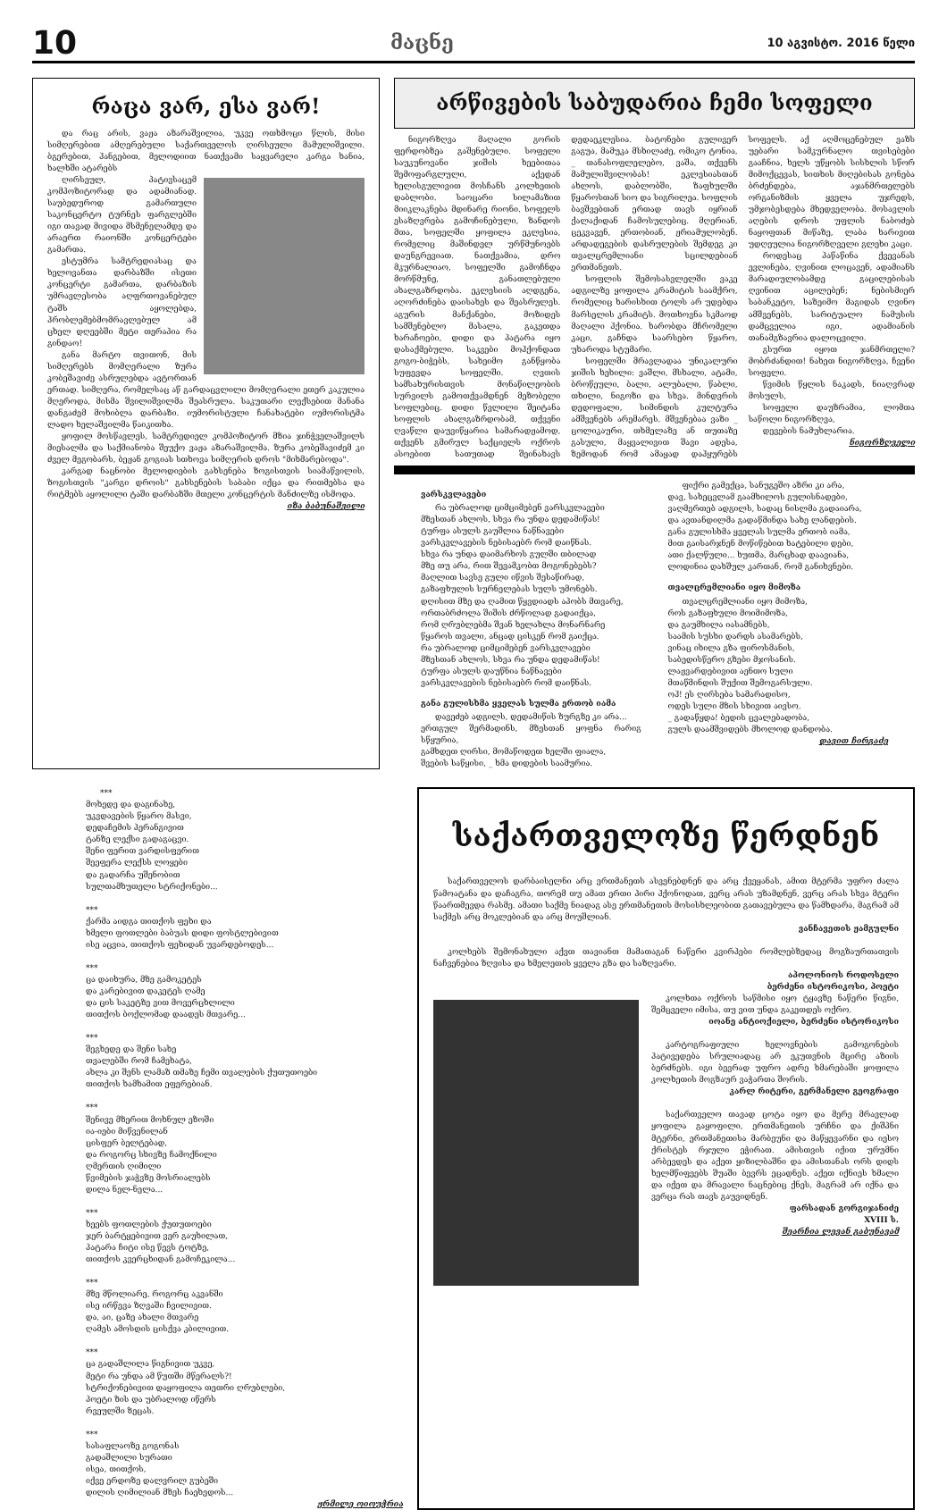10 მაცნე 10 აგვისტო. 2016 წელი
რაცა ვარ, ესა ვარ!
და რაც არის, ვაჟა აზარაშვილია, უკვე ოთხმოცი წლის, მისი სიმღერებით ამღერებული საქართველოს ღირსეული მამულიშვილი. ბგერებით, ჰანგებით, მელოდიით ნათქვამი საყვარელი კარგა ხანია, ხალხში ატარებს
ღირსეულ, პატივსაცემ კომპოზიტორად და ადამიანად. საუბედუროდ გამართული საკონცერტო ტურნეს ფარგლებში იგი თავად მივიდა მსმენელამდე და არაერთ რაიონში კონცერტები გამართა.
ესტუმრა სამტრედიასაც და ხელოვანთა დარბაზში ისეთი კონცერტი გამართა, დარბაზის უმრავლესობა აღფრთოვანებულ ტაშს აყოლებდა, პრობლემებმომრავლებულ ამ ცხელ დღეებში მეტი თერაპია რა გინდაო!
განა მარტო თვითონ, მის სიმღერებს მომღერალი ზურა კობეშავიძე ასრულებდა ავტორთან ერთად. სიმღერა, რომელსაც აწ გარდაცვლილი მომღერალი ეთერ კაკულია მღეროდა, მისმა შვილიშვილმა შეასრულა. საკუთარი ლექსებით მანანა დანგაძემ მოხიბლა დარბაზი. იუმორისტული ჩანახატები იუმორისტმა ლადო ხელაშვილმა წაიკითხა.
ყოფილ მოსწავლეს, სამტრედიელ კომპოზიტორ მზია ჯინჭველაშვილს მიესალმა და საქმიანობა შეუქო ვაჟა აზარაშვილმა. ზურა კობეშავიძემ კი ძველ მეგობარს, ბეჟან გოგიას სთხოვა სიმღერის დროს "მიხმარებოდა".
კარგად ნაცნობი მელოდიების გახსენება ზოგისთვის სიამაწვილის, ზოგისთვის "კარგი დროის" გახსენების საბაბი იქცა და რითმებსა და რიტმებს აყოლილი ტაში დარბაზში მთელი კონცერტის მანძილზე ისმოდა.
იზა ბაბუნაშვილი
არწივების საბუდარია ჩემი სოფელი
ნიგორზღვა მაღალი გორის ფერდობზეა გაშენებული. სოფელი საუკუნოვანი ჯიშის ხეებითაა შემოფარგლული, აქედან ხელისგულივით მოსჩანს კოლხეთის დაბლობი. საოცარი სილამაზით მიიკლაკნება მდინარე რიონი. სოფელს ესაზღვრება გამოჩინებული, ზანდოს მთა, სოფელში ყოფილა ეკლესია, რომელიც მაშინდელ ურწმუნოებს დაუნგრევიათ. ნათქვამია, დრო მკურნალიაო, სოფელში გამოჩნდა მორწმუნე, განათლებული ახალგაზრდობა. ეკლესიის აღდგენა, აღორძინება დაისახეს და შეასრულეს. აგურის მანქანები, მოზიდეს სამშენებლო მასალა, გაკეთდა ხარაჩოები, დიდი და პატარა იყო დასაქმებული. საკვები მოჰქონდათ გოგო-ბიჭებს, სახეიმო განწყობა სუფევდა სოფელში. ღვთის სამსახურისთვის მონაწილეობის სურვილს გამოთქვამდნენ მეზობელი სოფლებიც. დიდი წვლილი შეიტანა სოფლის ახალგაზრდობამ, თქვენი ღვაწლი დაუვიწყარია სამარადჟამოდ, თქვენს გმირულ საქციელს ოქროს ასოებით სათუთად შეინახავს დედაეკლესია. ბატონები გულივერ გაგუა, მამუკა მსხილაძე, ომიკო ტონია, _ თანასოფლელებო, ვაშა, თქვენს მამულიშვილობას! ეკლესიასთან ახლოს, დაბლობში, ზაფხულში წყაროსთან სიო და სიგრილეა. სოფლის ბავშვებთან ერთად თავს იყრიან ქალაქიდან ჩამოსულებიც. მღერიან, ცეკვავენ, ერთობიან, ჟრიამულობენ. არდადეგების დასრულების შემდეგ კი თვალცრემლიანი სცილდებიან ერთმანეთს.
სოფლის შემოსასვლელში ვაკე ადგილზე ყოფილა კრამიტის საამქრო, რომელიც ხარისხით ტოლს არ უდებდა მარსელის კრამიტს. მოთხოვნა სკმაოდ მაღალი ჰქონია. ხარობდა მჩრომელი კაცი, გაჩნდა საარსებო წყარო, უხაროდა სტუმარი.
სოფელში მრავლადაა უნიკალური ჯიშის ხეხილი: ვაშლი, მსხალი, ატამი, ბროწეული, ბალი, ალუბალი, წაბლი, თხილი, ნიგოზი და სხვა. მინდვრის დედოფალი, სიმინდის კულტურა ამშვენებს არემარეს. მშვენებაა ვაზი _ ცოლიკაური, თხმელაზე ან თუთაზე გასული, მაყვალივით შავი ადესა, ზემოდან რომ ამაყად დაჰყურებს სოფელს. აქ აღმოცენებულ ვაზს უებარი სამკურნალო თვისებები გააჩნია, ხელს უწყობს სისხლის სწორ მიმოქცევას, სითხის მიღებისას გონება ბრძენდება, აჯანმრთელებს ორგანიზმის ყველა უჯრედს, უმჯობესდება მხედველობა. მოსავლის აღების დროს უფლის ნაბოძებ ნაყოფთან მიწაზე, ლაბა ხარივით უდღეულია ნიგორზღველი გლეხი კაცი.
როდესაც პაწაწინა ქვევანას ევლინება, ღვინით ლოცავენ, ადამიანს მარადიულობამდე გაცილებისას ღვინით აცილებენ; ნებისმიერ საბანკეტო, საზეიმო მაგიდას ღვინო ამშვენებს, სარიტუალო ნამუსის დამცველია იგი, ადამიანის თანამგზავრია დალოცვილი.
გსურთ იყოთ ჯანმრთელი? მობრძანდით! ნახეთ ნიგორზღვა, ჩვენი სოფელი.
წვიმის წყლის ნაკადს, ნიაღვრად მოსულს,
სოფელი დაუზრამია, ლომთა საწოლი ნიგორზღვა,
დევების ნამუხლარია.
ნიგორზღველი
ვარსკვლავები
რა უბრალოდ ციმციმებენ ვარსკვლავები მზესთან ახლოს, სხვა რა უნდა დედამიწას! ტურფა ასულს გაუშლია ნაწნავები ვარსკვლავების ნებისაებრ რომ დაიწნას. სხვა რა უნდა დაიმარხოს გულში თბილად მზე თუ არა, რით შევამკობთ მოგონებებს? მაღლით სავსე გული იწვის შესაწირად, გაზაფხულის სურნელებას სულს უმონებს. დღისით მზე და ღამით წყვდიადს აპობს მთვარე, ორთაბრძოლა შიშის ძრწოლად გადაიქცა, რომ ღრუბლებმა შვან ხელახლა მონარნარე წყაროს თვალი, ანცად ცისკენ რომ გაიქცა. რა უბრალოდ ციმციმებენ ვარსკვლავები მზესთან ახლოს, სხვა რა უნდა დედამიწას! ტურფა ასულს დაუწნია ნაწნავები ვარსკვლავების ნებისაებრ რომ დაიწნას.
განა გულისხმა ყველას სულმა ერთობ იამა
დავეძებ ადგილს, დედამიწის ზურგზე კი არა... ერთგულ შერმადინს, მზესთან ყოფნა რარიგ სწყურია, გამხდეთ ღირსი, მომაწოდეთ ხელში ფიალა, შვების საწყისი, _ ხმა დიდების საამურია.
ფიქრი გამექცა, სანუგეშო აზრი კი არა, დავ, სახეცვლამ გაამხილოს გულისნადები, ვაღმერთებ ადგილს, სადაც ნისლმა გადაიარა, და ავთანდილმა გადაწმინდა სახე ლანდების. განა გულისხმა ყველას სულმა ერთობ იამა, მით გაისარჯნენ მოწიწებით ხატებილი დები, ათი ქალწული... ხუთმა, მარცხად დაავიანა, ლოდინია დახშულ კართან, რომ განიხვნები.
თვალცრემლიანი იყო მიმოზა
თვალცრემლიანი იყო მიმოზა, როს გაზაფხული მოიმიმოზა, და გაუმხილა იასამნებს, საამის სუსხი დარდს ასამარებს, ვინაც იხილა გზა ფიროსმანის, საბედისწერო გზები მჯოსანის. ლაჟვარდებივით აენთო სული მთაწმინდის შუქით შემოგარსული. ოჰ! ეს ღირსება სამარადისო, ოდეს სული მზის სხივით აივსო. _ გადაწყდა! ბედის ცვალებადობა, გულს დაამშვიდებს მხოლოდ დანდობა.
დავით ჩირგაძე
*** მოხედე და დაგინახე, უკვდავების წყარო მასვი, დედაჩემის პერანგივით ტანზე ლექსი გადაგაცვი. შენი ფერით ვარდისფერით შეეფერა ლექსს ლოყები და გადარჩა უშენობით სულთამხუთელი სტრიქონები... *** ქარმა აიდგა თითქოს ფეხი და ხმელი ფოთლები ბაბუას დიდი ფოსტლებივით ისე აცვია, თითქოს ფეხიდან უვარდებოდეს... *** ცა დაიხურა, მზე გამოკეტეს და კარებივით დაკეტეს ღამე და ცის საკეტზე ვით მოვერცხლილი თითქოს ბოქლომად დაადეს მთვარე... *** შეგხედე და შენი სახე თვალებში რომ ჩამეხატა, ახლა კი შენს ლამაზ თმაზე ჩემი თვალების ქუთუთოები თითქოს ხამხამით ეფერებიან. *** შენივე მზერით მოხნულ ეზოში ია-იები მიწვენილან ცისფერ ბელტებად, და როგორც სხივზე ჩამოქნილი ღმერთის ღიმილი წვიმების ჯაჭვზე მოსრიალებს დილა ნელ-ნელა... *** ხეებს ფოთლების ქუთუთოები ჯერ ბარტყებივით ვერ გაუხილათ, პატარა ჩიტი ისე წევს ტოტზე, თითქოს კვერცხიდან გამოჩეკილა... *** მზე მწოლიარე, როგორც აკვანში ისე ირწევა ზღვაში ჩვილივით. და, აი, ცაზე ახალი მთვარე ღამეს ამოსდის ცისქვა კბილივით. *** ცა გადაშლილა წიგნივით უკვე, მეტი რა უნდა ამ წუთში მწერალს?! სტრიქონებივით დაყოფილა თეთრი ღრუბლები, პოეტი ზის და უბრალოდ იწერს რვეულში ზეცას. *** სასაფლაოზე გოგონას გადაშლილი სურათი ისეა, თითქოს, იქვე ერდოზე დალვრილ გუბეში დილის ღიმილიან მზეს ჩაეხედოს...
ჟრმილე ოიოუჭრია
საქართველოზე წერდნენ
საქართველოს დარბაისელნი არც ერთმანეთს ასვენებდნენ და არც ქვეყანას, ამით მტერმა უფრო ძალა წამოატანა და დაჩაგრა, თორემ თუ ამათ ერთი პირი ჰქონოდათ, ვერც არას უზამდნენ, ვერც არას სხვა მტერი წაართმევდა რასმე. ამათი საქმე ნიადაგ ასე ერთმანეთის მოსისხლეობით გათავებულა და წამხდარა, მაგრამ ამ საქმეს არც მოკლებიან და არც მოუშლიან.
ვანჩავეთის ჟამგულნი
კოლხებს შემონახული აქვთ თავიანთ მამათაგან ნაწერი კვირპები რომლებზედაც მოგზაურთათვის ნაჩვენებია ზღვისა და ხმელეთის ყველა გზა და საზღვარი.
აპოლონიოს როდოსელი
ბერძენი ისტორიკოსი, პოეტი
კოლხთა ოქროს საწმისი იყო ტყავზე ნაწერი წიგნი, შემცველი იმისა, თუ ვით უნდა გაკეთდეს ოქრო.
იოანე ანტიოქიელი, ბერძენი ისტორიკოსი
კარტოგრაფიული ხელოვნების გამოგონების პატივედება სრულიადაც არ ეკუთვნის მცირე აზიის ბერძნებს. იგი ბევრად უფრო ადრე ხმარებაში ყოფილა კოლხეთის მოგზაურ ვაჭართა შორის.
კარლ რიტერი, გერმანელი გეოგრაფი
საქართველო თავად ცოტა იყო და მერე მრავლად ყოფილა გაყოფილი, ერთმანეთის ურჩნი და ქიშპნი მტერნი, ერთმანეთისა მარბეუნი და მაწყევარნი და იესო ქრისტეს რჯული ეჭირათ. ამისთვის იქით ურუმნი არბევდეს და აქეთ ყიზილბაშნი და ამისთანას ორს დიდს ხელმწიფეებს შუაში ბევრს ეცადნეს. აქეთ იქნიეს ხმალი და იქეთ და მრავალი ნაცნებიც ქნეს, მაგრამ არ იქნა და ვერცა რას თავს გაუვიდნენ.
ფარსადან გორგიჯანიძე
XVIII ს.
შეარჩია ლევან გაბუნავამ